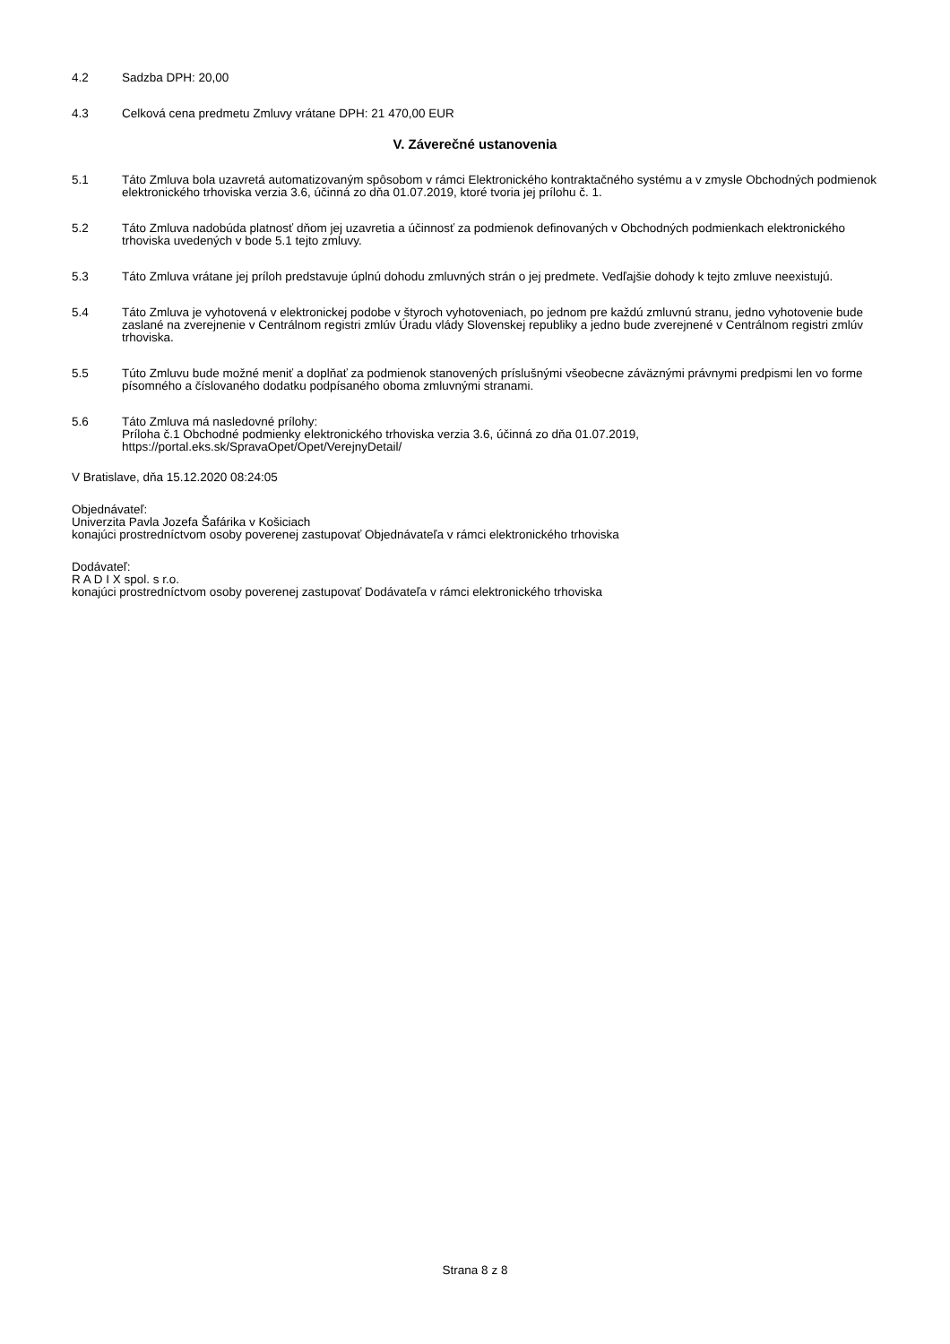4.2 Sadzba DPH: 20,00
4.3 Celková cena predmetu Zmluvy vrátane DPH: 21 470,00 EUR
V. Záverečné ustanovenia
5.1 Táto Zmluva bola uzavretá automatizovaným spôsobom v rámci Elektronického kontraktačného systému a v zmysle Obchodných podmienok elektronického trhoviska verzia 3.6, účinná zo dňa 01.07.2019, ktoré tvoria jej prílohu č. 1.
5.2 Táto Zmluva nadobúda platnosť dňom jej uzavretia a účinnosť za podmienok definovaných v Obchodných podmienkach elektronického trhoviska uvedených v bode 5.1 tejto zmluvy.
5.3 Táto Zmluva vrátane jej príloh predstavuje úplnú dohodu zmluvných strán o jej predmete. Vedľajšie dohody k tejto zmluve neexistujú.
5.4 Táto Zmluva je vyhotovená v elektronickej podobe v štyroch vyhotoveniach, po jednom pre každú zmluvnú stranu, jedno vyhotovenie bude zaslané na zverejnenie v Centrálnom registri zmlúv Úradu vlády Slovenskej republiky a jedno bude zverejnené v Centrálnom registri zmlúv trhoviska.
5.5 Túto Zmluvu bude možné meniť a doplňať za podmienok stanovených príslušnými všeobecne záväznými právnymi predpismi len vo forme písomného a číslovaného dodatku podpísaného oboma zmluvnými stranami.
5.6 Táto Zmluva má nasledovné prílohy:
Príloha č.1 Obchodné podmienky elektronického trhoviska verzia 3.6, účinná zo dňa 01.07.2019, https://portal.eks.sk/SpravaOpet/Opet/VerejnyDetail/
V Bratislave, dňa 15.12.2020 08:24:05
Objednávateľ:
Univerzita Pavla Jozefa Šafárika v Košiciach
konajúci prostredníctvom osoby poverenej zastupovať Objednávateľa v rámci elektronického trhoviska
Dodávateľ:
R A D I X spol. s r.o.
konajúci prostredníctvom osoby poverenej zastupovať Dodávateľa v rámci elektronického trhoviska
Strana 8 z 8